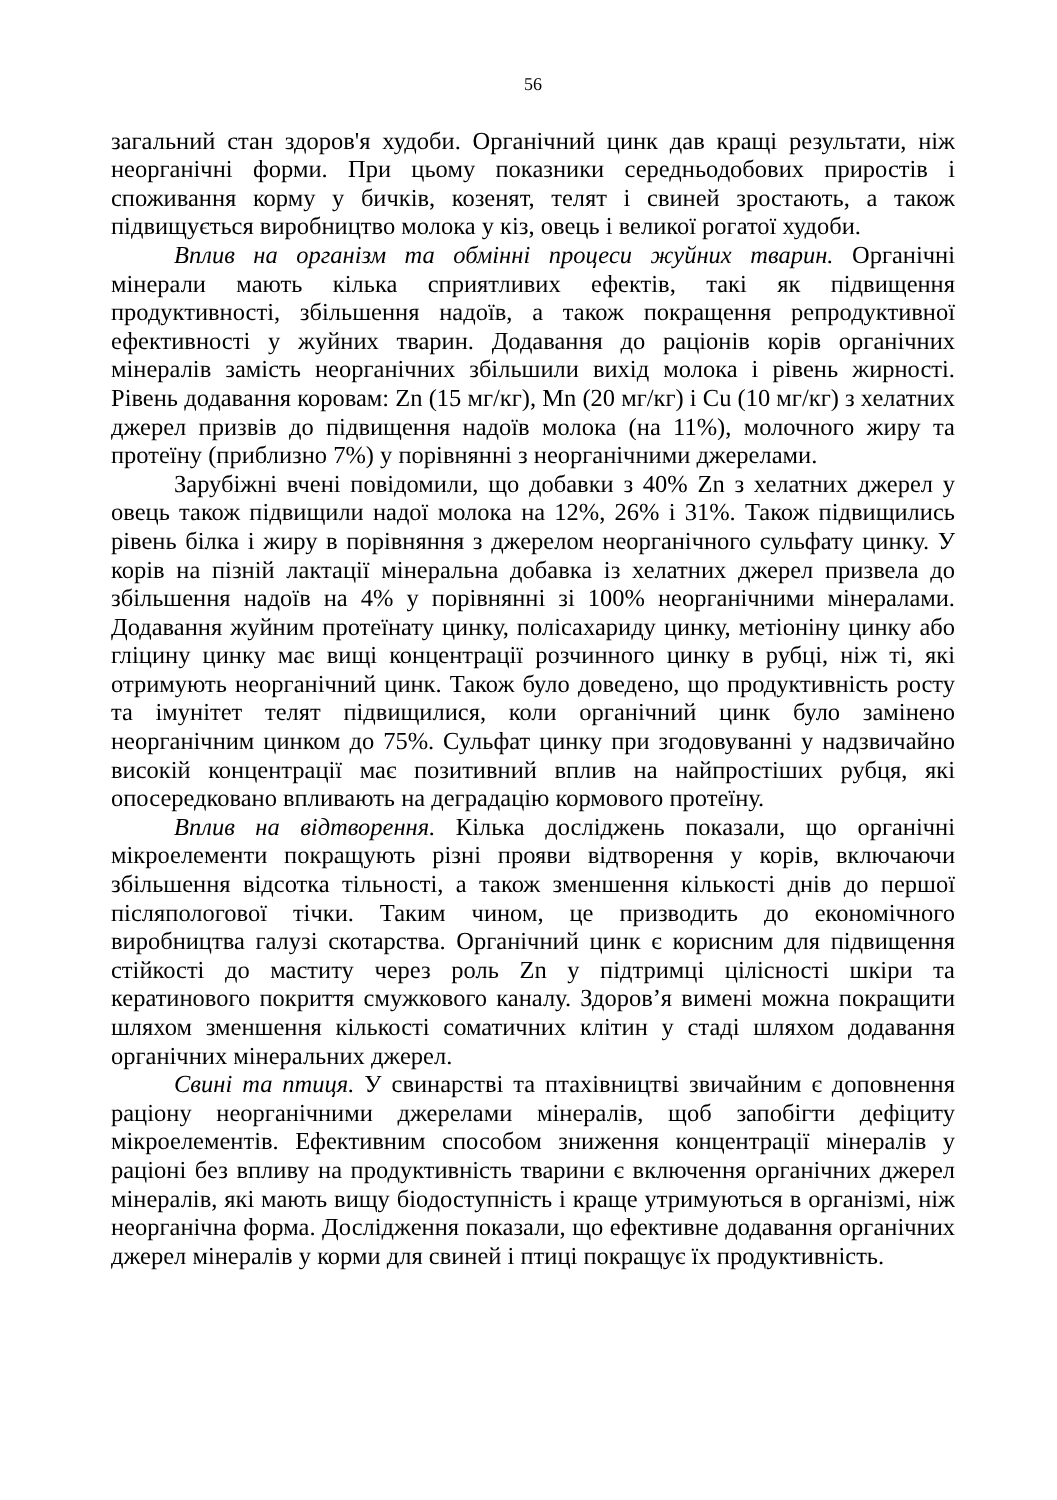56
загальний стан здоров'я худоби. Органічний цинк дав кращі результати, ніж неорганічні форми. При цьому показники середньодобових приростів і споживання корму у бичків, козенят, телят і свиней зростають, а також підвищується виробництво молока у кіз, овець і великої рогатої худоби.
Вплив на організм та обмінні процеси жуйних тварин. Органічні мінерали мають кілька сприятливих ефектів, такі як підвищення продуктивності, збільшення надоїв, а також покращення репродуктивної ефективності у жуйних тварин. Додавання до раціонів корів органічних мінералів замість неорганічних збільшили вихід молока і рівень жирності. Рівень додавання коровам: Zn (15 мг/кг), Mn (20 мг/кг) і Cu (10 мг/кг) з хелатних джерел призвів до підвищення надоїв молока (на 11%), молочного жиру та протеїну (приблизно 7%) у порівнянні з неорганічними джерелами.
Зарубіжні вчені повідомили, що добавки з 40% Zn з хелатних джерел у овець також підвищили надої молока на 12%, 26% і 31%. Також підвищились рівень білка і жиру в порівняння з джерелом неорганічного сульфату цинку. У корів на пізній лактації мінеральна добавка із хелатних джерел призвела до збільшення надоїв на 4% у порівнянні зі 100% неорганічними мінералами. Додавання жуйним протеїнату цинку, полісахариду цинку, метіоніну цинку або гліцину цинку має вищі концентрації розчинного цинку в рубці, ніж ті, які отримують неорганічний цинк. Також було доведено, що продуктивність росту та імунітет телят підвищилися, коли органічний цинк було замінено неорганічним цинком до 75%. Сульфат цинку при згодовуванні у надзвичайно високій концентрації має позитивний вплив на найпростіших рубця, які опосередковано впливають на деградацію кормового протеїну.
Вплив на відтворення. Кілька досліджень показали, що органічні мікроелементи покращують різні прояви відтворення у корів, включаючи збільшення відсотка тільності, а також зменшення кількості днів до першої післяпологової тічки. Таким чином, це призводить до економічного виробництва галузі скотарства. Органічний цинк є корисним для підвищення стійкості до маститу через роль Zn у підтримці цілісності шкіри та кератинового покриття смужкового каналу. Здоров’я вимені можна покращити шляхом зменшення кількості соматичних клітин у стаді шляхом додавання органічних мінеральних джерел.
Свині та птиця. У свинарстві та птахівництві звичайним є доповнення раціону неорганічними джерелами мінералів, щоб запобігти дефіциту мікроелементів. Ефективним способом зниження концентрації мінералів у раціоні без впливу на продуктивність тварини є включення органічних джерел мінералів, які мають вищу біодоступність і краще утримуються в організмі, ніж неорганічна форма. Дослідження показали, що ефективне додавання органічних джерел мінералів у корми для свиней і птиці покращує їх продуктивність.